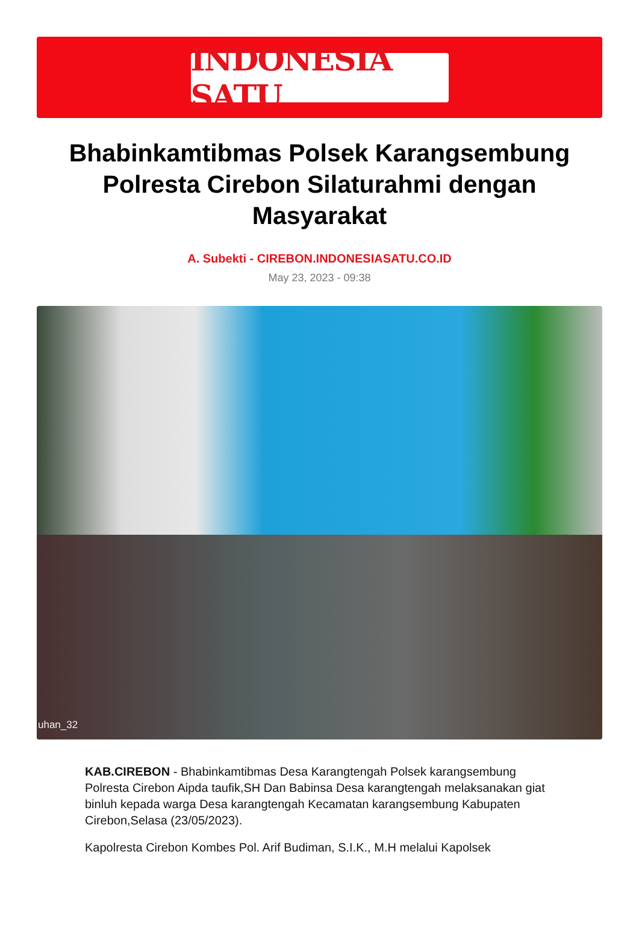INDONESIA SATU
Bhabinkamtibmas Polsek Karangsembung Polresta Cirebon Silaturahmi dengan Masyarakat
A. Subekti - CIREBON.INDONESIASATU.CO.ID
May 23, 2023 - 09:38
uhan_32
KAB.CIREBON - Bhabinkamtibmas Desa Karangtengah Polsek karangsembung Polresta Cirebon Aipda taufik,SH Dan Babinsa Desa karangtengah melaksanakan giat binluh kepada warga Desa karangtengah Kecamatan karangsembung Kabupaten Cirebon,Selasa (23/05/2023).
Kapolresta Cirebon Kombes Pol. Arif Budiman, S.I.K., M.H melalui Kapolsek